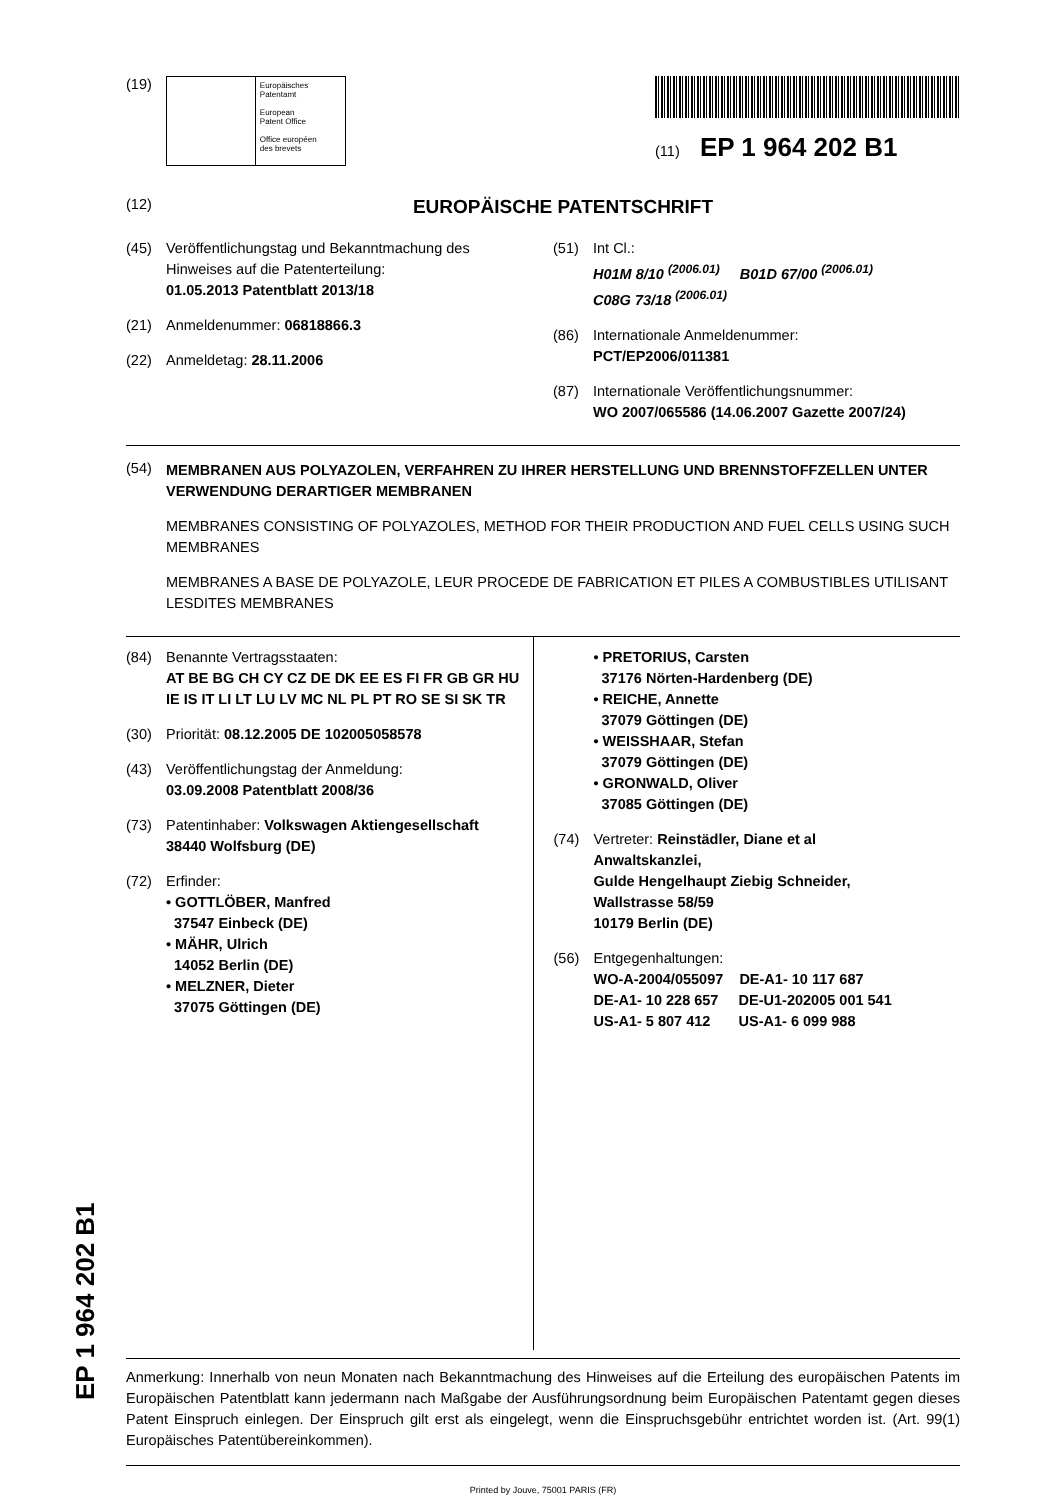(19)
Europäisches
Patentamt
European
Patent Office
Office européen
des brevets
(11) EP 1 964 202 B1
(12)
EUROPÄISCHE PATENTSCHRIFT
(45) Veröffentlichungstag und Bekanntmachung des Hinweises auf die Patenterteilung:
01.05.2013 Patentblatt 2013/18
(21) Anmeldenummer: 06818866.3
(22) Anmeldetag: 28.11.2006
(51) Int Cl.:
H01M 8/10 <sup>(2006.01)</sup> B01D 67/00 <sup>(2006.01)</sup>
C08G 73/18 <sup>(2006.01)</sup>
(86) Internationale Anmeldenummer:
PCT/EP2006/011381
(87) Internationale Veröffentlichungsnummer:
WO 2007/065586 (14.06.2007 Gazette 2007/24)
(54)
MEMBRANEN AUS POLYAZOLEN, VERFAHREN ZU IHRER HERSTELLUNG UND BRENNSTOFFZELLEN UNTER VERWENDUNG DERARTIGER MEMBRANEN
MEMBRANES CONSISTING OF POLYAZOLES, METHOD FOR THEIR PRODUCTION AND FUEL CELLS USING SUCH MEMBRANES
MEMBRANES A BASE DE POLYAZOLE, LEUR PROCEDE DE FABRICATION ET PILES A COMBUSTIBLES UTILISANT LESDITES MEMBRANES
(84) Benannte Vertragsstaaten:
AT BE BG CH CY CZ DE DK EE ES FI FR GB GR HU IE IS IT LI LT LU LV MC NL PL PT RO SE SI SK TR
(30) Priorität: 08.12.2005 DE 102005058578
(43) Veröffentlichungstag der Anmeldung:
03.09.2008 Patentblatt 2008/36
(73) Patentinhaber: Volkswagen Aktiengesellschaft
38440 Wolfsburg (DE)
(72) Erfinder:
• GOTTLÖBER, Manfred
37547 Einbeck (DE)
• MÄHR, Ulrich
14052 Berlin (DE)
• MELZNER, Dieter
37075 Göttingen (DE)
• PRETORIUS, Carsten
37176 Nörten-Hardenberg (DE)
• REICHE, Annette
37079 Göttingen (DE)
• WEISSHAAR, Stefan
37079 Göttingen (DE)
• GRONWALD, Oliver
37085 Göttingen (DE)
(74) Vertreter: Reinstädler, Diane et al
Anwaltskanzlei,
Gulde Hengelhaupt Ziebig Schneider,
Wallstrasse 58/59
10179 Berlin (DE)
(56) Entgegenhaltungen:
WO-A-2004/055097 DE-A1- 10 117 687
DE-A1- 10 228 657 DE-U1-202005 001 541
US-A1- 5 807 412 US-A1- 6 099 988
Anmerkung: Innerhalb von neun Monaten nach Bekanntmachung des Hinweises auf die Erteilung des europäischen Patents im Europäischen Patentblatt kann jedermann nach Maßgabe der Ausführungsordnung beim Europäischen Patentamt gegen dieses Patent Einspruch einlegen. Der Einspruch gilt erst als eingelegt, wenn die Einspruchsgebühr entrichtet worden ist. (Art. 99(1) Europäisches Patentübereinkommen).
Printed by Jouve, 75001 PARIS (FR)
EP 1 964 202 B1